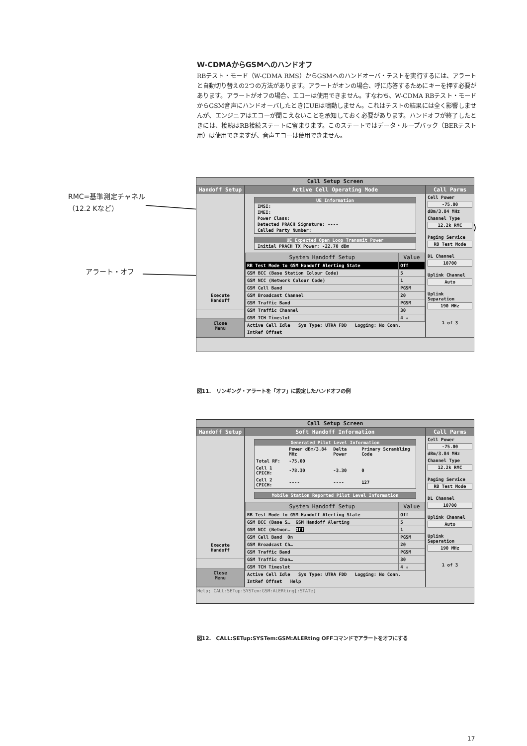W-CDMAからGSMへのハンドオフ
RBテスト・モード（W-CDMA RMS）からGSMへのハンドオーバ・テストを実行するには、アラートと自動切り替えの2つの方法があります。アラートがオンの場合、呼に応答するためにキーを押す必要があります。アラートがオフの場合、エコーは使用できません。すなわち、W-CDMA RBテスト・モードからGSM音声にハンドオーバしたときにUEは鳴動しません。これはテストの結果には全く影響しませんが、エンジニアはエコーが聞こえないことを承知しておく必要があります。ハンドオフが終了したときには、接続はRB接続ステートに留まります。このステートではデータ・ループバック（BERテスト用）は使用できますが、音声エコーは使用できません。
RMC=基準測定チャネル
（12.2 Kなど）
アラート・オフ
Call Setup Screen
Handoff Setup
Execute
Handoff
Close
Menu
Active Cell Operating Mode
UE Information
IMSI:
IMEI:
Power Class:
Detected PRACH Signature: ----
Called Party Number:
UE Expected Open Loop Transmit Power
Initial PRACH TX Power: -22.70 dBm
| System Handoff Setup | Value |
| --- | --- |
| RB Test Mode to GSM Handoff Alerting State | Off |
| GSM BCC (Base Station Colour Code) | 5 |
| GSM NCC (Network Colour Code) | 1 |
| GSM Cell Band | PGSM |
| GSM Broadcast Channel | 20 |
| GSM Traffic Band | PGSM |
| GSM Traffic Channel | 30 |
| GSM TCH Timeslot | 4 ↓ |
Active Cell Idle Sys Type: UTRA FDD Logging: No Conn.
IntRef Offset
Call Parms
Cell Power
-75.00
dBm/3.84 MHz
Channel Type
12.2k RMC
Paging Service
RB Test Mode
DL Channel
10700
Uplink Channel
Auto
Uplink Separation
190 MHz
1 of 3
図11.　リンギング・アラートを「オフ」に設定したハンドオフの例
Call Setup Screen
Handoff Setup
Execute
Handoff
Close
Menu
Soft Handoff Information
Generated Pilot Level Information
| | Power dBm/3.84 MHz | Delta Power | Primary Scrambling Code |
| Total RF: | -75.00 | | |
| Cell 1 CPICH: | -78.30 | -3.30 | 0 |
| Cell 2 CPICH: | ---- | ---- | 127 |
Mobile Station Reported Pilot Level Information
| System Handoff Setup | Value |
| --- | --- |
| RB Test Mode to GSM Handoff Alerting State | Off |
| GSM BCC (Base S… GSM Handoff Alerting | 5 |
| GSM NCC (Networ… Off | 1 |
| GSM Cell Band On | PGSM |
| GSM Broadcast Ch… | 20 |
| GSM Traffic Band | PGSM |
| GSM Traffic Chan… | 30 |
| GSM TCH Timeslot | 4 ↓ |
Active Cell Idle Sys Type: UTRA FDD Logging: No Conn.
IntRef Offset Help
Call Parms
Cell Power
-75.00
dBm/3.84 MHz
Channel Type
12.2k RMC
Paging Service
RB Test Mode
DL Channel
10700
Uplink Channel
Auto
Uplink Separation
190 MHz
1 of 3
Help; CALL:SETup:SYSTem:GSM:ALERting[:STATe]
図12.　CALL:SETup:SYSTem:GSM:ALERting OFFコマンドでアラートをオフにする
17